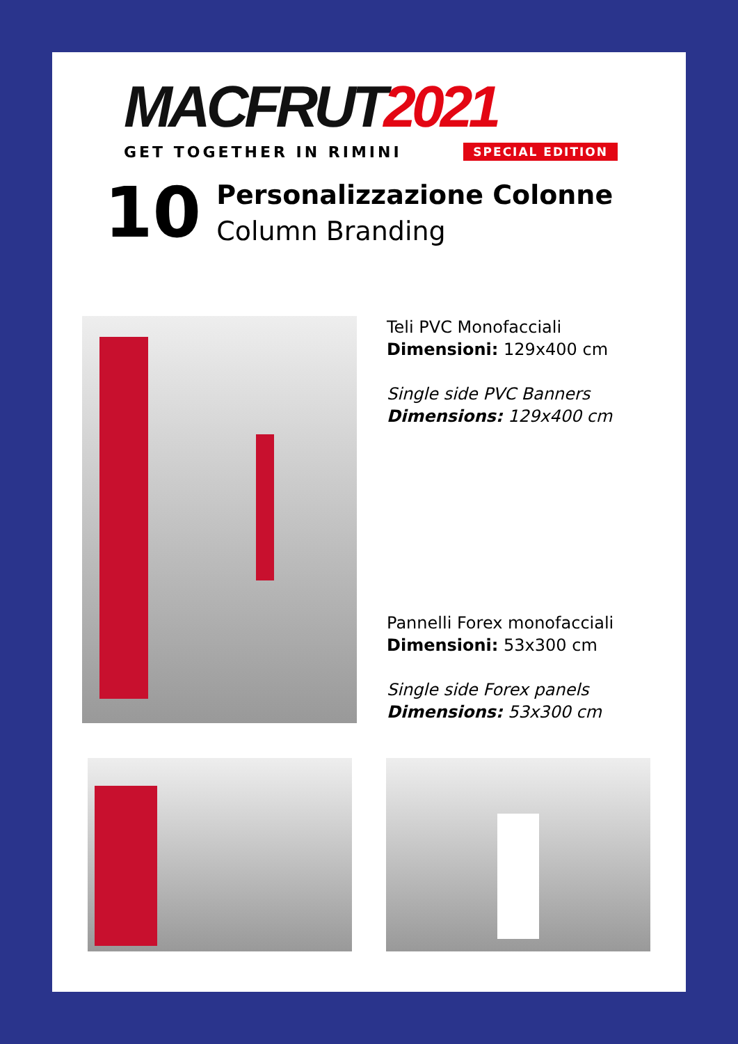MACFRUT 2021
GET TOGETHER IN RIMINI SPECIAL EDITION
10
Personalizzazione Colonne
Column Branding
Teli PVC Monofacciali
Dimensioni: 129x400 cm
Single side PVC Banners
Dimensions: 129x400 cm
Pannelli Forex monofacciali
Dimensioni: 53x300 cm
Single side Forex panels
Dimensions: 53x300 cm